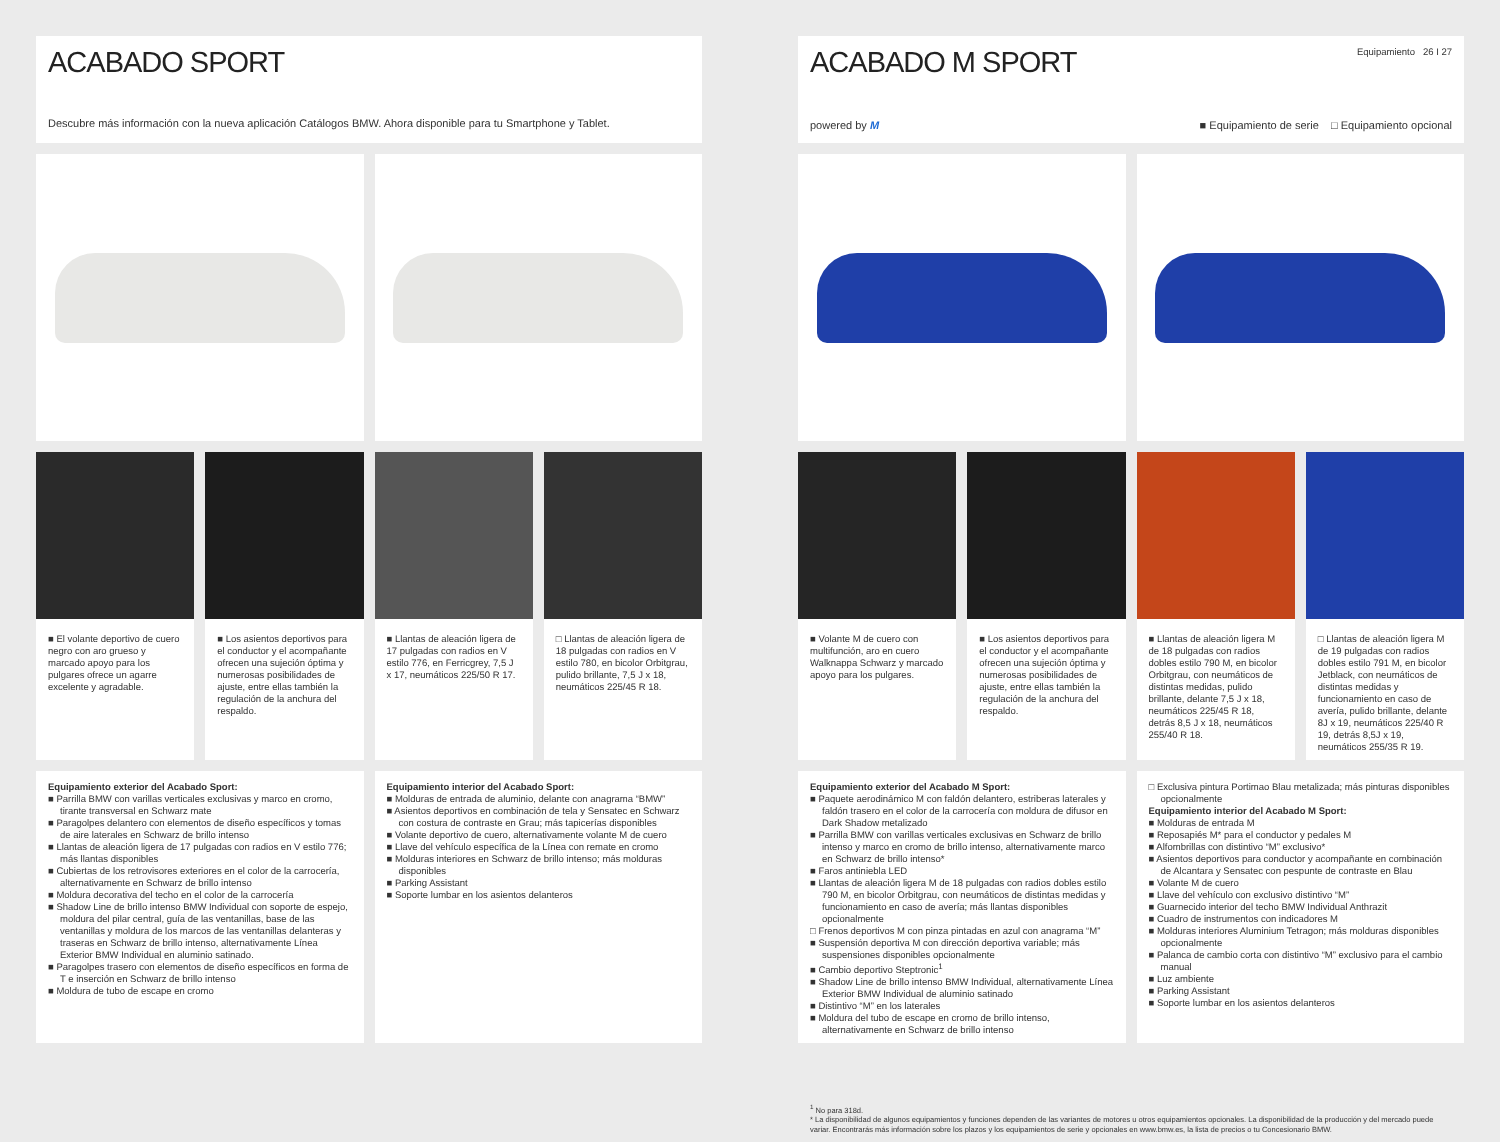ACABADO SPORT
Descubre más información con la nueva aplicación Catálogos BMW. Ahora disponible para tu Smartphone y Tablet.
■ El volante deportivo de cuero negro con aro grueso y marcado apoyo para los pulgares ofrece un agarre excelente y agradable.
■ Los asientos deportivos para el conductor y el acompañante ofrecen una sujeción óptima y numerosas posibilidades de ajuste, entre ellas también la regulación de la anchura del respaldo.
■ Llantas de aleación ligera de 17 pulgadas con radios en V estilo 776, en Ferricgrey, 7,5 J x 17, neumáticos 225/50 R 17.
□ Llantas de aleación ligera de 18 pulgadas con radios en V estilo 780, en bicolor Orbitgrau, pulido brillante, 7,5 J x 18, neumáticos 225/45 R 18.
Equipamiento exterior del Acabado Sport:
■ Parrilla BMW con varillas verticales exclusivas y marco en cromo, tirante transversal en Schwarz mate
■ Paragolpes delantero con elementos de diseño específicos y tomas de aire laterales en Schwarz de brillo intenso
■ Llantas de aleación ligera de 17 pulgadas con radios en V estilo 776; más llantas disponibles
■ Cubiertas de los retrovisores exteriores en el color de la carrocería, alternativamente en Schwarz de brillo intenso
■ Moldura decorativa del techo en el color de la carrocería
■ Shadow Line de brillo intenso BMW Individual con soporte de espejo, moldura del pilar central, guía de las ventanillas, base de las ventanillas y moldura de los marcos de las ventanillas delanteras y traseras en Schwarz de brillo intenso, alternativamente Línea Exterior BMW Individual en aluminio satinado.
■ Paragolpes trasero con elementos de diseño específicos en forma de T e inserción en Schwarz de brillo intenso
■ Moldura de tubo de escape en cromo
Equipamiento interior del Acabado Sport:
■ Molduras de entrada de aluminio, delante con anagrama “BMW”
■ Asientos deportivos en combinación de tela y Sensatec en Schwarz con costura de contraste en Grau; más tapicerías disponibles
■ Volante deportivo de cuero, alternativamente volante M de cuero
■ Llave del vehículo específica de la Línea con remate en cromo
■ Molduras interiores en Schwarz de brillo intenso; más molduras disponibles
■ Parking Assistant
■ Soporte lumbar en los asientos delanteros
ACABADO M SPORT
Equipamiento 26 I 27
powered by M ■ Equipamiento de serie □ Equipamiento opcional
■ Volante M de cuero con multifunción, aro en cuero Walknappa Schwarz y marcado apoyo para los pulgares.
■ Los asientos deportivos para el conductor y el acompañante ofrecen una sujeción óptima y numerosas posibilidades de ajuste, entre ellas también la regulación de la anchura del respaldo.
■ Llantas de aleación ligera M de 18 pulgadas con radios dobles estilo 790 M, en bicolor Orbitgrau, con neumáticos de distintas medidas, pulido brillante, delante 7,5 J x 18, neumáticos 225/45 R 18, detrás 8,5 J x 18, neumáticos 255/40 R 18.
□ Llantas de aleación ligera M de 19 pulgadas con radios dobles estilo 791 M, en bicolor Jetblack, con neumáticos de distintas medidas y funcionamiento en caso de avería, pulido brillante, delante 8J x 19, neumáticos 225/40 R 19, detrás 8,5J x 19, neumáticos 255/35 R 19.
Equipamiento exterior del Acabado M Sport:
■ Paquete aerodinámico M con faldón delantero, estriberas laterales y faldón trasero en el color de la carrocería con moldura de difusor en Dark Shadow metalizado
■ Parrilla BMW con varillas verticales exclusivas en Schwarz de brillo intenso y marco en cromo de brillo intenso, alternativamente marco en Schwarz de brillo intenso*
■ Faros antiniebla LED
■ Llantas de aleación ligera M de 18 pulgadas con radios dobles estilo 790 M, en bicolor Orbitgrau, con neumáticos de distintas medidas y funcionamiento en caso de avería; más llantas disponibles opcionalmente
□ Frenos deportivos M con pinza pintadas en azul con anagrama “M”
■ Suspensión deportiva M con dirección deportiva variable; más suspensiones disponibles opcionalmente
■ Cambio deportivo Steptronic<sup>1</sup>
■ Shadow Line de brillo intenso BMW Individual, alternativamente Línea Exterior BMW Individual de aluminio satinado
■ Distintivo “M” en los laterales
■ Moldura del tubo de escape en cromo de brillo intenso, alternativamente en Schwarz de brillo intenso
□ Exclusiva pintura Portimao Blau metalizada; más pinturas disponibles opcionalmente
Equipamiento interior del Acabado M Sport:
■ Molduras de entrada M
■ Reposapiés M* para el conductor y pedales M
■ Alfombrillas con distintivo “M” exclusivo*
■ Asientos deportivos para conductor y acompañante en combinación de Alcantara y Sensatec con pespunte de contraste en Blau
■ Volante M de cuero
■ Llave del vehículo con exclusivo distintivo “M”
■ Guarnecido interior del techo BMW Individual Anthrazit
■ Cuadro de instrumentos con indicadores M
■ Molduras interiores Aluminium Tetragon; más molduras disponibles opcionalmente
■ Palanca de cambio corta con distintivo “M” exclusivo para el cambio manual
■ Luz ambiente
■ Parking Assistant
■ Soporte lumbar en los asientos delanteros
<sup>1</sup> No para 318d.
* La disponibilidad de algunos equipamientos y funciones dependen de las variantes de motores u otros equipamientos opcionales. La disponibilidad de la producción y del mercado puede variar. Encontrarás más información sobre los plazos y los equipamientos de serie y opcionales en www.bmw.es, la lista de precios o tu Concesionario BMW.